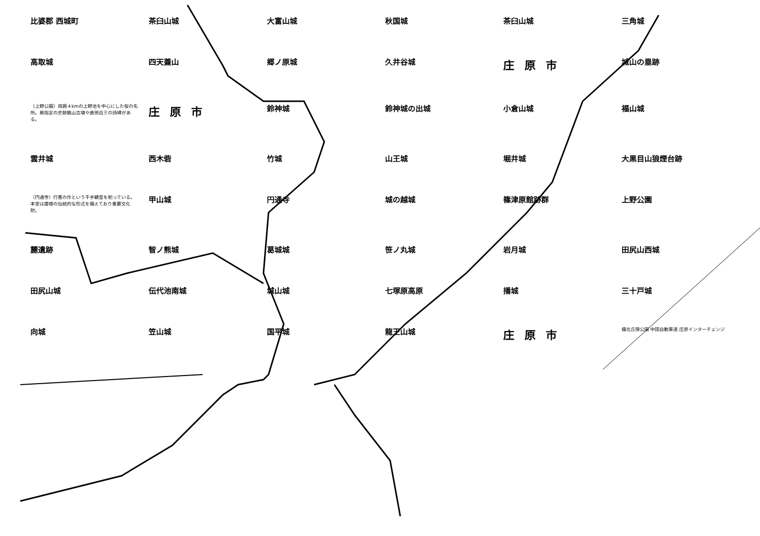比婆郡 西城町
茶臼山城
大富山城
秋国城
茶臼山城
三角城
高取城
四天蓋山
郷ノ原城
久井谷城
庄原市
城山の塁跡
〈上野公園〉周囲４kmの上野池を中心にした桜の名所。県指定の史跡甑山古墳や倉田百三の詩碑がある。
庄原市
鈴神城
鈴神城の出城
小倉山城
福山城
雲井城
西木砦
竹城
山王城
堀井城
大黒目山狼煙台跡
〈円通寺〉行基の作という千手観音を祀っている。本堂は唐様の伝統的な形式を備えており重要文化財。
甲山城
円通寺
城の越城
篠津原館跡群
上野公園
麓遺跡
智ノ熊城
葛城城
笹ノ丸城
岩月城
田尻山西城
田尻山城
伝代池南城
城山城
七塚原高原
播城
三十戸城
向城
笠山城
国平城
龍王山城
庄原市
備北丘陵公園 中国自動車道 庄原インターチェンジ